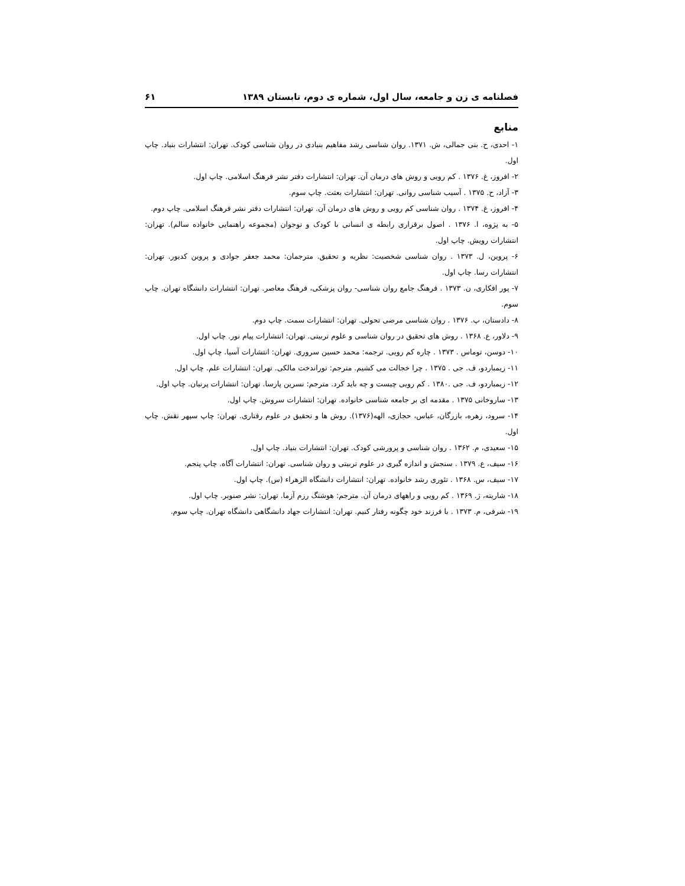فصلنامه ی زن و جامعه، سال اول، شماره ی دوم، تابستان ۱۳۸۹ ۶۱
منابع
۱- احدی، ح. بنی جمالی، ش. ۱۳۷۱. روان شناسی رشد مفاهیم بنیادی در روان شناسی کودک. تهران: انتشارات بنیاد. چاپ اول.
۲- افروز، غ. ۱۳۷۶ . کم رویی و روش های درمان آن. تهران: انتشارات دفتر نشر فرهنگ اسلامی. چاپ اول.
۳- آزاد، ح. ۱۳۷۵ . آسیب شناسی روانی. تهران: انتشارات بعثت. چاپ سوم.
۴- افروز، غ. ۱۳۷۴ . روان شناسی کم رویی و روش های درمان آن. تهران: انتشارات دفتر نشر فرهنگ اسلامی. چاپ دوم.
۵- به پژوه، ا. ۱۳۷۶ . اصول برقراری رابطه ی انسانی با کودک و نوجوان (مجموعه راهنمایی خانواده سالم). تهران: انتشارات رویش. چاپ اول.
۶- پروین، ل. ۱۳۷۳ . روان شناسی شخصیت: نظریه و تحقیق. مترجمان: محمد جعفر جوادی و پروین کدیور. تهران: انتشارات رسا. چاپ اول.
۷- پور افکاری، ن. ۱۳۷۳ . فرهنگ جامع روان شناسی- روان پزشکی، فرهنگ معاصر. تهران: انتشارات دانشگاه تهران. چاپ سوم.
۸- دادستان، پ. ۱۳۷۶ . روان شناسی مرضی تحولی. تهران: انتشارات سمت. چاپ دوم.
۹- دلاور، ع. ۱۳۶۸ . روش های تحقیق در روان شناسی و علوم تربیتی. تهران: انتشارات پیام نور. چاپ اول.
۱۰- دوسن، توماس . ۱۳۷۳ . چاره کم رویی. ترجمه: محمد حسین سروری. تهران: انتشارات آسیا. چاپ اول.
۱۱- زیمباردو، ف. جی . ۱۳۷۵ . چرا خجالت می کشیم. مترجم: توراندخت مالکی. تهران: انتشارات علم. چاپ اول.
۱۲- زیمباردو، ف. جی .۱۳۸۰ . کم رویی چیست و چه باید کرد. مترجم: نسرین پارسا. تهران: انتشارات پرنیان. چاپ اول.
۱۳- ساروخانی ۱۳۷۵ . مقدمه ای بر جامعه شناسی خانواده. تهران: انتشارات سروش. چاپ اول.
۱۴- سرود، زهره، بازرگان، عباس، حجازی، الهه(۱۳۷۶). روش ها و تحقیق در علوم رفتاری. تهران: چاپ سپهر نقش. چاپ اول.
۱۵- سعیدی، م. ۱۳۶۲ . روان شناسی و پرورشی کودک. تهران: انتشارات بنیاد. چاپ اول.
۱۶- سیف، ع. ۱۳۷۹ . سنجش و اندازه گیری در علوم تربیتی و روان شناسی. تهران: انتشارات آگاه. چاپ پنجم.
۱۷- سیف، س. ۱۳۶۸ . تئوری رشد خانواده. تهران: انتشارات دانشگاه الزهراء (س). چاپ اول.
۱۸- شاریته، ژ. ۱۳۶۹ . کم رویی و راههای درمان آن. مترجم: هوشنگ رزم آزما. تهران: نشر صنوبر. چاپ اول.
۱۹- شرفی، م. ۱۳۷۳ . با فرزند خود چگونه رفتار کنیم. تهران: انتشارات جهاد دانشگاهی دانشگاه تهران. چاپ سوم.